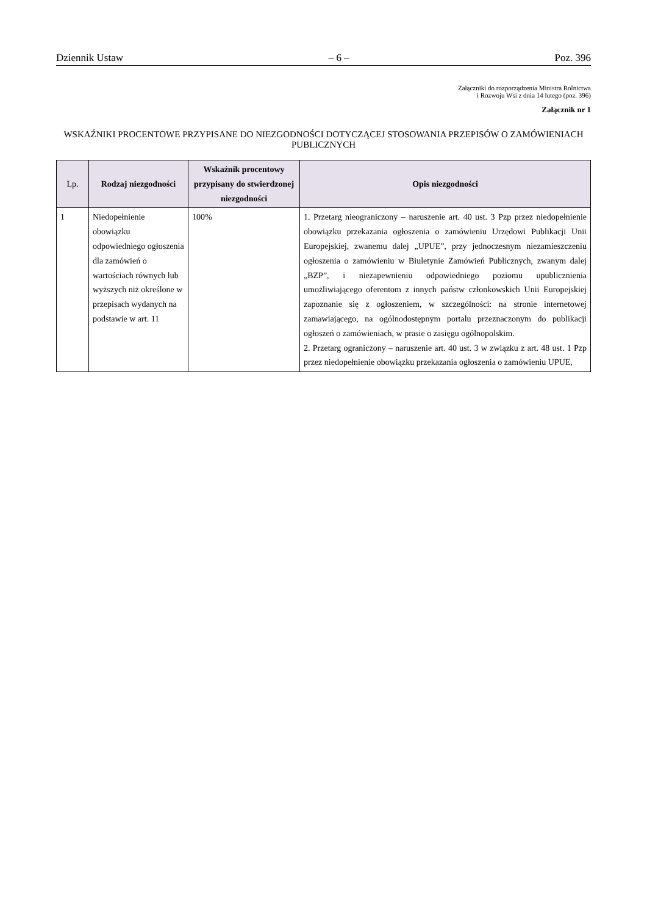Dziennik Ustaw – 6 – Poz. 396
Załączniki do rozporządzenia Ministra Rolnictwa
i Rozwoju Wsi z dnia 14 lutego (poz. 396)
Załącznik nr 1
WSKAŹNIKI PROCENTOWE PRZYPISANE DO NIEZGODNOŚCI DOTYCZĄCEJ STOSOWANIA PRZEPISÓW O ZAMÓWIENIACH PUBLICZNYCH
| Lp. | Rodzaj niezgodności | Wskaźnik procentowy przypisany do stwierdzonej niezgodności | Opis niezgodności |
| --- | --- | --- | --- |
| 1 | Niedopełnienie obowiązku odpowiedniego ogłoszenia dla zamówień o wartościach równych lub wyższych niż określone w przepisach wydanych na podstawie w art. 11 | 100% | 1. Przetarg nieograniczony – naruszenie art. 40 ust. 3 Pzp przez niedopełnienie obowiązku przekazania ogłoszenia o zamówieniu Urzędowi Publikacji Unii Europejskiej, zwanemu dalej „UPUE”, przy jednoczesnym niezamieszczeniu ogłoszenia o zamówieniu w Biuletynie Zamówień Publicznych, zwanym dalej „BZP”, i niezapewnieniu odpowiedniego poziomu upublicznienia umożliwiającego oferentom z innych państw członkowskich Unii Europejskiej zapoznanie się z ogłoszeniem, w szczególności: na stronie internetowej zamawiającego, na ogólnodostępnym portalu przeznaczonym do publikacji ogłoszeń o zamówieniach, w prasie o zasięgu ogólnopolskim. 2. Przetarg ograniczony – naruszenie art. 40 ust. 3 w związku z art. 48 ust. 1 Pzp przez niedopełnienie obowiązku przekazania ogłoszenia o zamówieniu UPUE, |